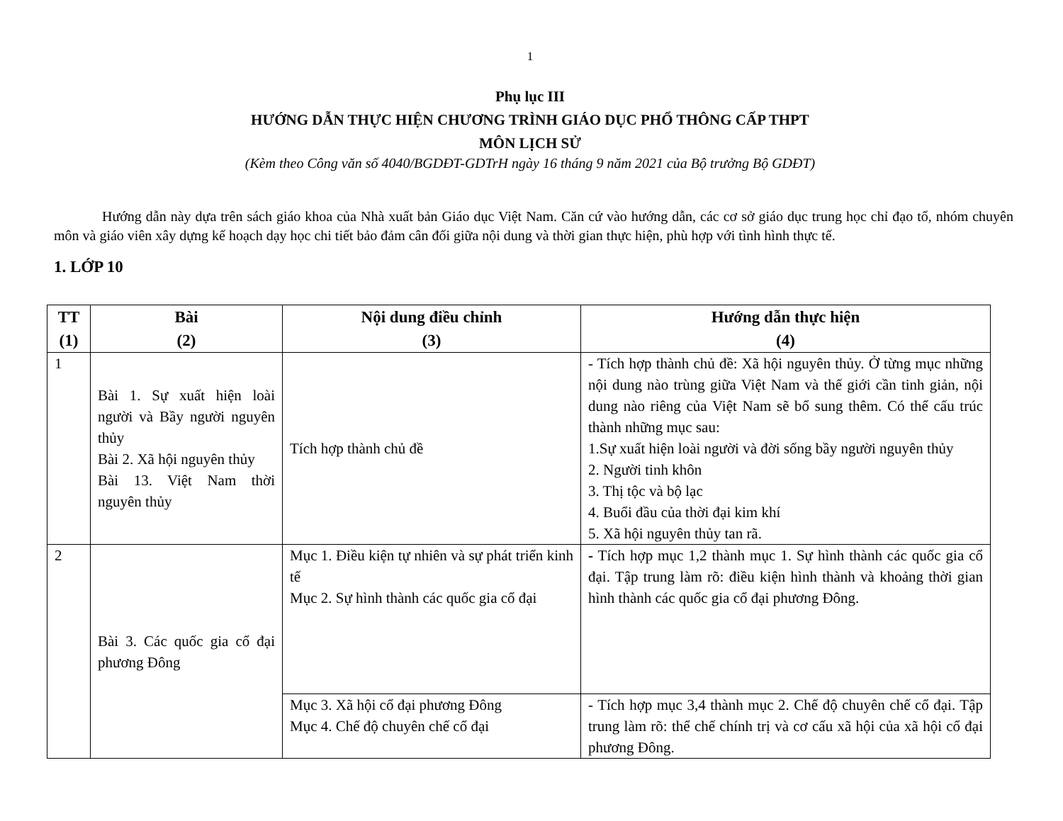1
Phụ lục III
HƯỚNG DẪN THỰC HIỆN CHƯƠNG TRÌNH GIÁO DỤC PHỔ THÔNG CẤP THPT
MÔN LỊCH SỬ
(Kèm theo Công văn số 4040/BGDĐT-GDTrH ngày 16 tháng 9 năm 2021 của Bộ trưởng Bộ GDĐT)
Hướng dẫn này dựa trên sách giáo khoa của Nhà xuất bản Giáo dục Việt Nam. Căn cứ vào hướng dẫn, các cơ sở giáo dục trung học chỉ đạo tổ, nhóm chuyên môn và giáo viên xây dựng kế hoạch dạy học chi tiết bảo đảm cân đối giữa nội dung và thời gian thực hiện, phù hợp với tình hình thực tế.
1. LỚP 10
| TT (1) | Bài (2) | Nội dung điều chỉnh (3) | Hướng dẫn thực hiện (4) |
| --- | --- | --- | --- |
| 1 | Bài 1. Sự xuất hiện loài người và Bầy người nguyên thủy Bài 2. Xã hội nguyên thủy Bài 13. Việt Nam thời nguyên thủy | Tích hợp thành chủ đề | - Tích hợp thành chủ đề: Xã hội nguyên thủy. Ở từng mục những nội dung nào trùng giữa Việt Nam và thế giới cần tinh giản, nội dung nào riêng của Việt Nam sẽ bổ sung thêm. Có thể cấu trúc thành những mục sau: 1.Sự xuất hiện loài người và đời sống bầy người nguyên thủy 2. Người tinh khôn 3. Thị tộc và bộ lạc 4. Buổi đầu của thời đại kim khí 5. Xã hội nguyên thủy tan rã. |
| 2 | Bài 3. Các quốc gia cổ đại phương Đông | Mục 1. Điều kiện tự nhiên và sự phát triển kinh tế Mục 2. Sự hình thành các quốc gia cổ đại | - Tích hợp mục 1,2 thành mục 1. Sự hình thành các quốc gia cổ đại. Tập trung làm rõ: điều kiện hình thành và khoảng thời gian hình thành các quốc gia cổ đại phương Đông. |
| | | Mục 3. Xã hội cổ đại phương Đông Mục 4. Chế độ chuyên chế cổ đại | - Tích hợp mục 3,4 thành mục 2. Chế độ chuyên chế cổ đại. Tập trung làm rõ: thể chế chính trị và cơ cấu xã hội của xã hội cổ đại phương Đông. |